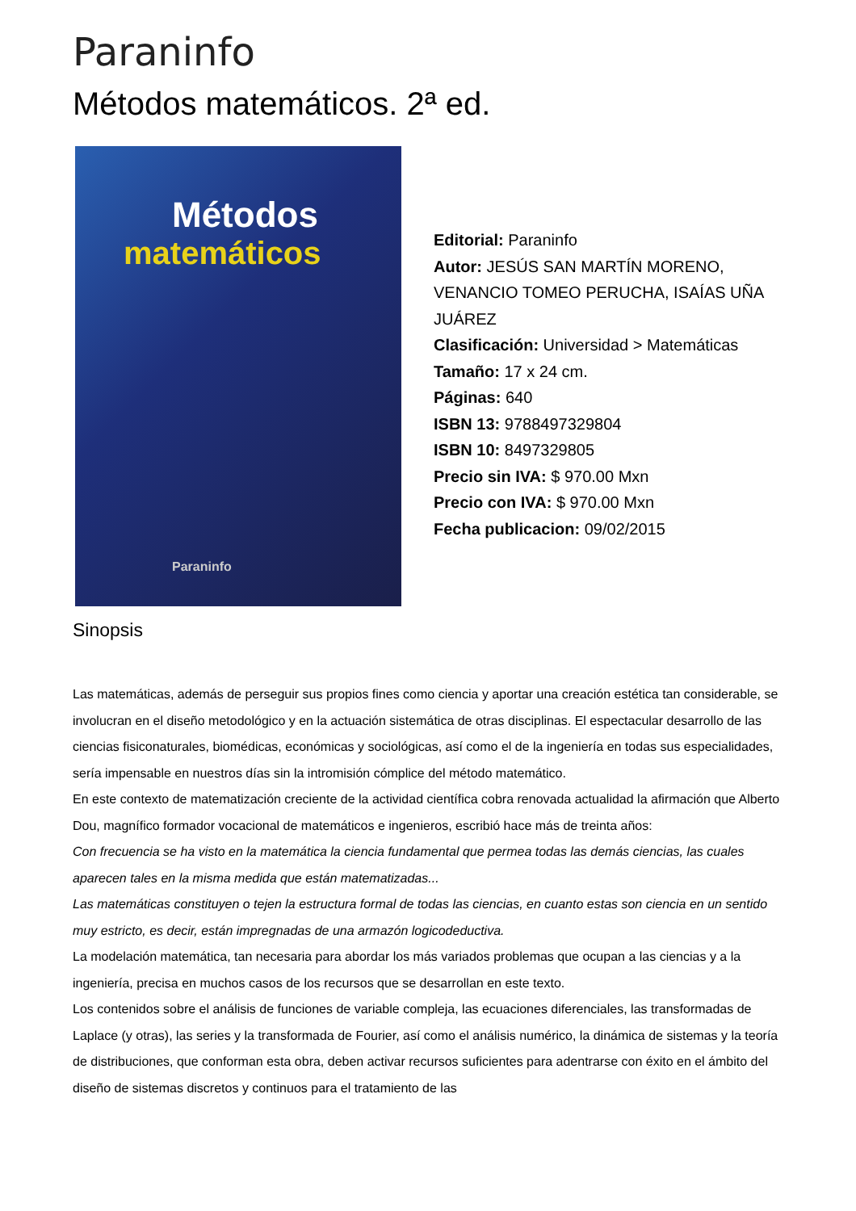Paraninfo
Métodos matemáticos. 2ª ed.
Métodos
matemáticos
Paraninfo
Editorial: Paraninfo
Autor: JESÚS SAN MARTÍN MORENO, VENANCIO TOMEO PERUCHA, ISAÍAS UÑA JUÁREZ
Clasificación: Universidad > Matemáticas
Tamaño: 17 x 24 cm.
Páginas: 640
ISBN 13: 9788497329804
ISBN 10: 8497329805
Precio sin IVA: $ 970.00 Mxn
Precio con IVA: $ 970.00 Mxn
Fecha publicacion: 09/02/2015
Sinopsis
Las matemáticas, además de perseguir sus propios fines como ciencia y aportar una creación estética tan considerable, se involucran en el diseño metodológico y en la actuación sistemática de otras disciplinas. El espectacular desarrollo de las ciencias fisiconaturales, biomédicas, económicas y sociológicas, así como el de la ingeniería en todas sus especialidades, sería impensable en nuestros días sin la intromisión cómplice del método matemático.
En este contexto de matematización creciente de la actividad científica cobra renovada actualidad la afirmación que Alberto Dou, magnífico formador vocacional de matemáticos e ingenieros, escribió hace más de treinta años:
Con frecuencia se ha visto en la matemática la ciencia fundamental que permea todas las demás ciencias, las cuales aparecen tales en la misma medida que están matematizadas...
Las matemáticas constituyen o tejen la estructura formal de todas las ciencias, en cuanto estas son ciencia en un sentido muy estricto, es decir, están impregnadas de una armazón logicodeductiva.
La modelación matemática, tan necesaria para abordar los más variados problemas que ocupan a las ciencias y a la ingeniería, precisa en muchos casos de los recursos que se desarrollan en este texto.
Los contenidos sobre el análisis de funciones de variable compleja, las ecuaciones diferenciales, las transformadas de Laplace (y otras), las series y la transformada de Fourier, así como el análisis numérico, la dinámica de sistemas y la teoría de distribuciones, que conforman esta obra, deben activar recursos suficientes para adentrarse con éxito en el ámbito del diseño de sistemas discretos y continuos para el tratamiento de las